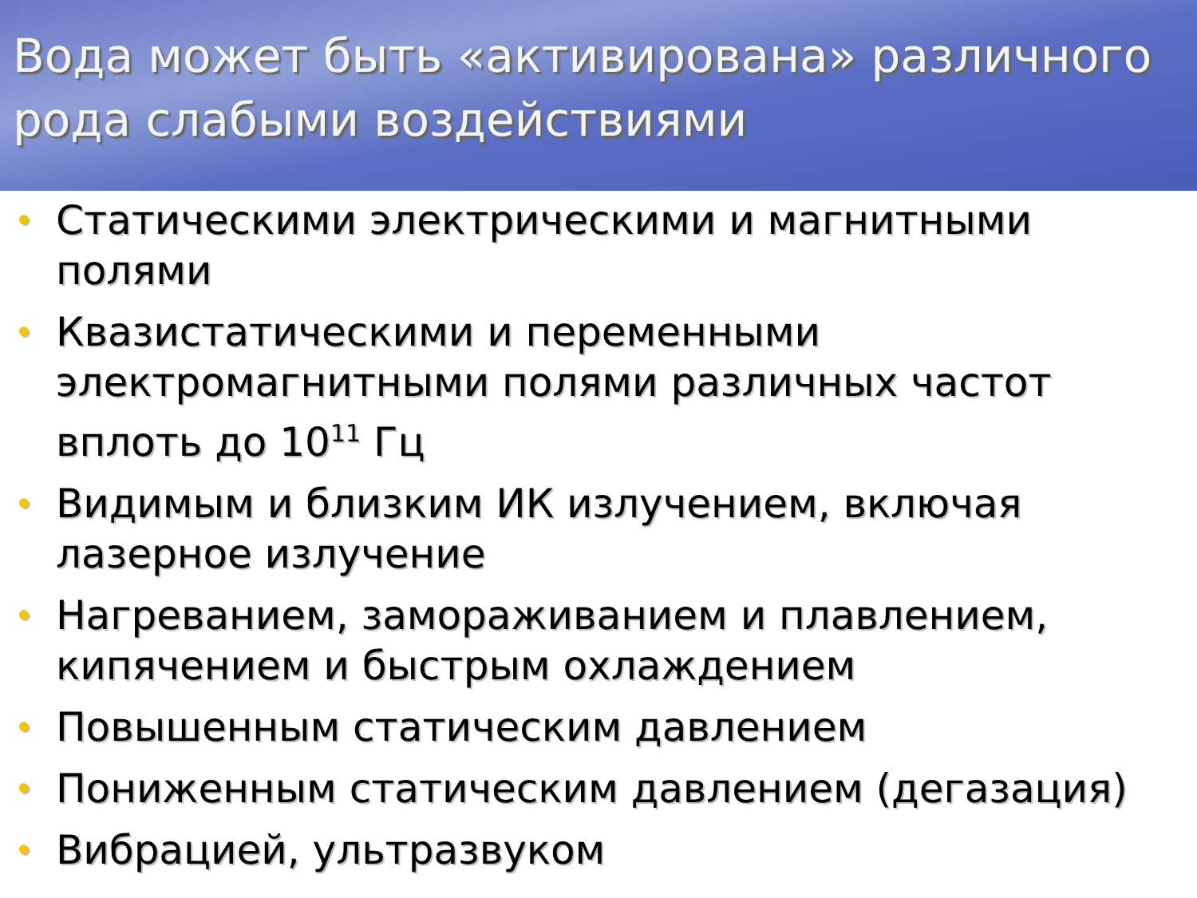Вода может быть «активирована» различного рода слабыми воздействиями
• Статическими электрическими и магнитными полями
• Квазистатическими и переменными электромагнитными полями различных частот вплоть до 10<sup>11</sup> Гц
• Видимым и близким ИК излучением, включая лазерное излучение
• Нагреванием, замораживанием и плавлением, кипячением и быстрым охлаждением
• Повышенным статическим давлением
• Пониженным статическим давлением (дегазация)
• Вибрацией, ультразвуком